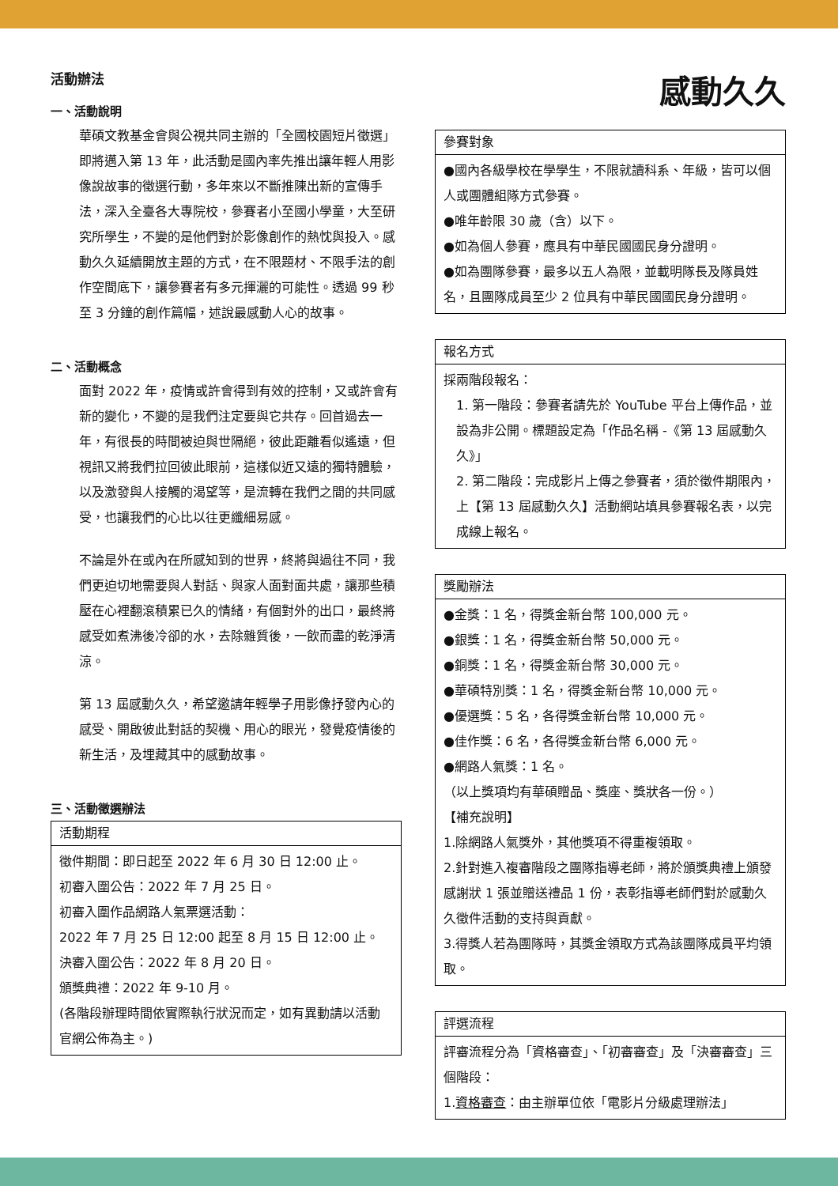活動辦法
一、活動說明
華碩文教基金會與公視共同主辦的「全國校園短片徵選」即將邁入第 13 年，此活動是國內率先推出讓年輕人用影像說故事的徵選行動，多年來以不斷推陳出新的宣傳手法，深入全臺各大專院校，參賽者小至國小學童，大至研究所學生，不變的是他們對於影像創作的熱忱與投入。感動久久延續開放主題的方式，在不限題材、不限手法的創作空間底下，讓參賽者有多元揮灑的可能性。透過 99 秒至 3 分鐘的創作篇幅，述說最感動人心的故事。
二、活動概念
面對 2022 年，疫情或許會得到有效的控制，又或許會有新的變化，不變的是我們注定要與它共存。回首過去一年，有很長的時間被迫與世隔絕，彼此距離看似遙遠，但視訊又將我們拉回彼此眼前，這樣似近又遠的獨特體驗，以及激發與人接觸的渴望等，是流轉在我們之間的共同感受，也讓我們的心比以往更纖細易感。
不論是外在或內在所感知到的世界，終將與過往不同，我們更迫切地需要與人對話、與家人面對面共處，讓那些積壓在心裡翻滾積累已久的情緒，有個對外的出口，最終將感受如煮沸後冷卻的水，去除雜質後，一飲而盡的乾淨清涼。
第 13 屆感動久久，希望邀請年輕學子用影像抒發內心的感受、開啟彼此對話的契機、用心的眼光，發覺疫情後的新生活，及埋藏其中的感動故事。
三、活動徵選辦法
| 活動期程 |
| --- |
| 徵件期間：即日起至 2022 年 6 月 30 日 12:00 止。 初審入圍公告：2022 年 7 月 25 日。 初審入圍作品網路人氣票選活動： 2022 年 7 月 25 日 12:00 起至 8 月 15 日 12:00 止。 決審入圍公告：2022 年 8 月 20 日。 頒獎典禮：2022 年 9-10 月。 (各階段辦理時間依實際執行狀況而定，如有異動請以活動官網公佈為主。) |
感動久久
| 參賽對象 |
| --- |
| ●國內各級學校在學學生，不限就讀科系、年級，皆可以個人或團體組隊方式參賽。 ●唯年齡限 30 歲（含）以下。 ●如為個人參賽，應具有中華民國國民身分證明。 ●如為團隊參賽，最多以五人為限，並載明隊長及隊員姓名，且團隊成員至少 2 位具有中華民國國民身分證明。 |
| 報名方式 |
| --- |
| 採兩階段報名： 1. 第一階段：參賽者請先於 YouTube 平台上傳作品，並設為非公開。標題設定為「作品名稱 -《第 13 屆感動久久》」 2. 第二階段：完成影片上傳之參賽者，須於徵件期限內，上【第 13 屆感動久久】活動網站填具參賽報名表，以完成線上報名。 |
| 獎勵辦法 |
| --- |
| ●金獎：1 名，得獎金新台幣 100,000 元。 ●銀獎：1 名，得獎金新台幣 50,000 元。 ●銅獎：1 名，得獎金新台幣 30,000 元。 ●華碩特別獎：1 名，得獎金新台幣 10,000 元。 ●優選獎：5 名，各得獎金新台幣 10,000 元。 ●佳作獎：6 名，各得獎金新台幣 6,000 元。 ●網路人氣獎：1 名。 （以上獎項均有華碩贈品、獎座、獎狀各一份。） 【補充說明】 1.除網路人氣獎外，其他獎項不得重複領取。 2.針對進入複審階段之團隊指導老師，將於頒獎典禮上頒發感謝狀 1 張並贈送禮品 1 份，表彰指導老師們對於感動久久徵件活動的支持與貢獻。 3.得獎人若為團隊時，其獎金領取方式為該團隊成員平均領取。 |
| 評選流程 |
| --- |
| 評審流程分為「資格審查」、「初審審查」及「決審審查」三個階段： 1. 資格審查 ：由主辦單位依「電影片分級處理辦法」 |